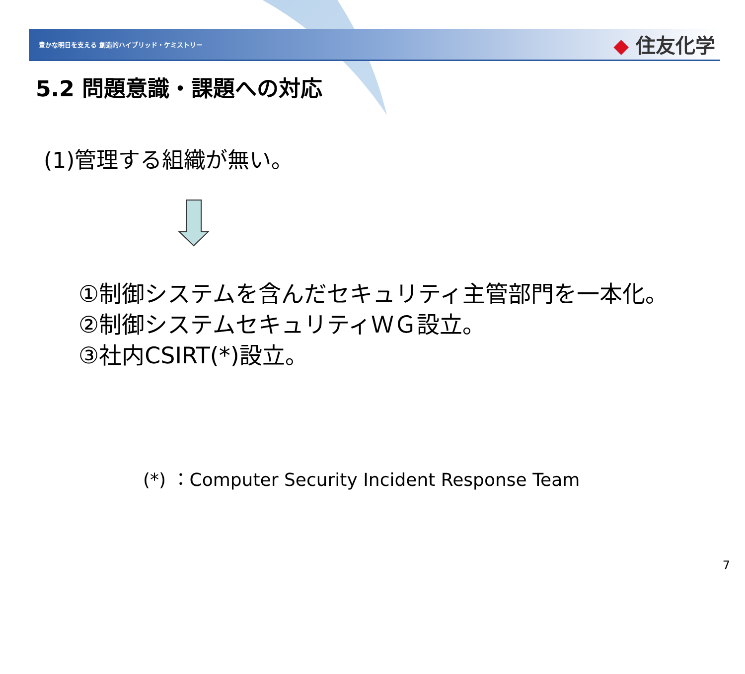豊かな明日を支える 創造的ハイブリッド・ケミストリー
◆ 住友化学
5.2 問題意識・課題への対応
(1)管理する組織が無い。
①制御システムを含んだセキュリティ主管部門を一本化。
②制御システムセキュリティＷＧ設立。
③社内CSIRT(*)設立。
(*) ：Computer Security Incident Response Team
7